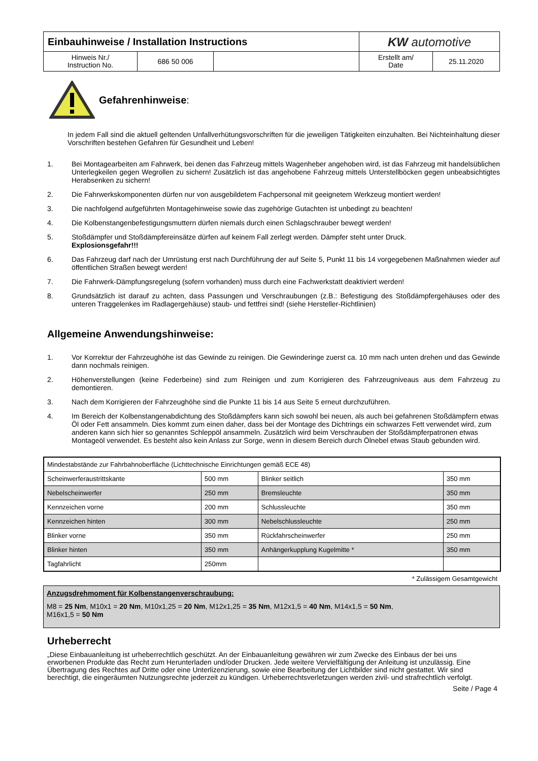| Einbauhinweise / Installation Instructions | | | KW automotive | |
| Hinweis Nr./ Instruction No. | 686 50 006 | | Erstellt am/ Date | 25.11.2020 |
Gefahrenhinweise:
In jedem Fall sind die aktuell geltenden Unfallverhütungsvorschriften für die jeweiligen Tätigkeiten einzuhalten. Bei Nichteinhaltung dieser Vorschriften bestehen Gefahren für Gesundheit und Leben!
1. Bei Montagearbeiten am Fahrwerk, bei denen das Fahrzeug mittels Wagenheber angehoben wird, ist das Fahrzeug mit handelsüblichen Unterlegkeilen gegen Wegrollen zu sichern! Zusätzlich ist das angehobene Fahrzeug mittels Unterstellböcken gegen unbeabsichtigtes Herabsenken zu sichern!
2. Die Fahrwerkskomponenten dürfen nur von ausgebildetem Fachpersonal mit geeignetem Werkzeug montiert werden!
3. Die nachfolgend aufgeführten Montagehinweise sowie das zugehörige Gutachten ist unbedingt zu beachten!
4. Die Kolbenstangenbefestigungsmuttern dürfen niemals durch einen Schlagschrauber bewegt werden!
5. Stoßdämpfer und Stoßdämpfereinsätze dürfen auf keinem Fall zerlegt werden. Dämpfer steht unter Druck.
Explosionsgefahr!!!
6. Das Fahrzeug darf nach der Umrüstung erst nach Durchführung der auf Seite 5, Punkt 11 bis 14 vorgegebenen Maßnahmen wieder auf öffentlichen Straßen bewegt werden!
7. Die Fahrwerk-Dämpfungsregelung (sofern vorhanden) muss durch eine Fachwerkstatt deaktiviert werden!
8. Grundsätzlich ist darauf zu achten, dass Passungen und Verschraubungen (z.B.: Befestigung des Stoßdämpfergehäuses oder des unteren Traggelenkes im Radlagergehäuse) staub- und fettfrei sind! (siehe Hersteller-Richtlinien)
Allgemeine Anwendungshinweise:
1. Vor Korrektur der Fahrzeughöhe ist das Gewinde zu reinigen. Die Gewinderinge zuerst ca. 10 mm nach unten drehen und das Gewinde dann nochmals reinigen.
2. Höhenverstellungen (keine Federbeine) sind zum Reinigen und zum Korrigieren des Fahrzeugniveaus aus dem Fahrzeug zu demontieren.
3. Nach dem Korrigieren der Fahrzeughöhe sind die Punkte 11 bis 14 aus Seite 5 erneut durchzuführen.
4. Im Bereich der Kolbenstangenabdichtung des Stoßdämpfers kann sich sowohl bei neuen, als auch bei gefahrenen Stoßdämpfern etwas Öl oder Fett ansammeln. Dies kommt zum einen daher, dass bei der Montage des Dichtrings ein schwarzes Fett verwendet wird, zum anderen kann sich hier so genanntes Schleppöl ansammeln. Zusätzlich wird beim Verschrauben der Stoßdämpferpatronen etwas Montageöl verwendet. Es besteht also kein Anlass zur Sorge, wenn in diesem Bereich durch Ölnebel etwas Staub gebunden wird.
| Mindestabstände zur Fahrbahnoberfläche (Lichttechnische Einrichtungen gemäß ECE 48) | | | |
| Scheinwerferaustrittskante | 500 mm | Blinker seitlich | 350 mm |
| Nebelscheinwerfer | 250 mm | Bremsleuchte | 350 mm |
| Kennzeichen vorne | 200 mm | Schlussleuchte | 350 mm |
| Kennzeichen hinten | 300 mm | Nebelschlussleuchte | 250 mm |
| Blinker vorne | 350 mm | Rückfahrscheinwerfer | 250 mm |
| Blinker hinten | 350 mm | Anhängerkupplung Kugelmitte * | 350 mm |
| Tagfahrlicht | 250mm | | |
* Zulässigem Gesamtgewicht
Anzugsdrehmoment für Kolbenstangenverschraubung:
M8 = 25 Nm, M10x1 = 20 Nm, M10x1,25 = 20 Nm, M12x1,25 = 35 Nm, M12x1,5 = 40 Nm, M14x1,5 = 50 Nm,
M16x1,5 = 50 Nm
Urheberrecht
„Diese Einbauanleitung ist urheberrechtlich geschützt. An der Einbauanleitung gewähren wir zum Zwecke des Einbaus der bei uns erworbenen Produkte das Recht zum Herunterladen und/oder Drucken. Jede weitere Vervielfältigung der Anleitung ist unzulässig. Eine Übertragung des Rechtes auf Dritte oder eine Unterlizenzierung, sowie eine Bearbeitung der Lichtbilder sind nicht gestattet. Wir sind berechtigt, die eingeräumten Nutzungsrechte jederzeit zu kündigen. Urheberrechtsverletzungen werden zivil- und strafrechtlich verfolgt.
Seite / Page 4